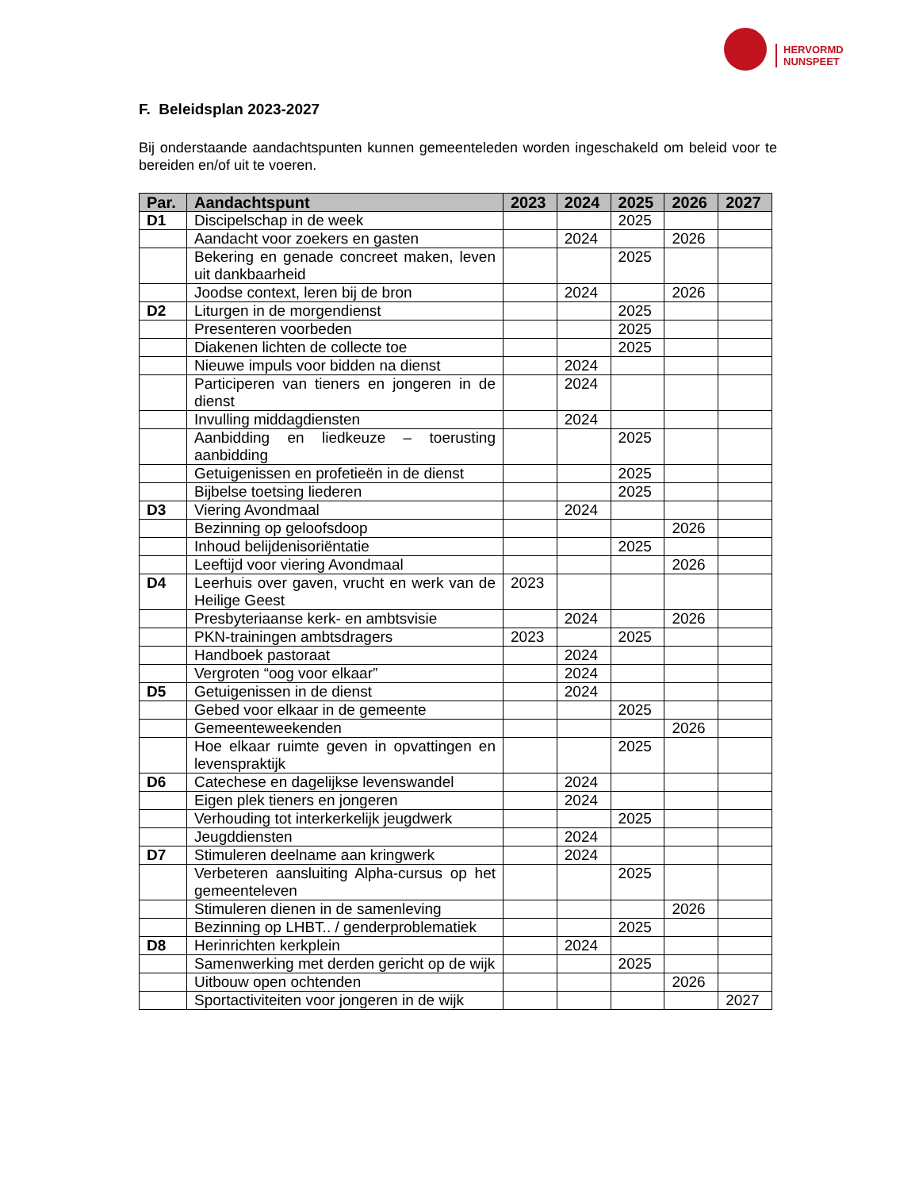HERVORMD
NUNSPEET
F. Beleidsplan 2023-2027
Bij onderstaande aandachtspunten kunnen gemeenteleden worden ingeschakeld om beleid voor te bereiden en/of uit te voeren.
| Par. | Aandachtspunt | 2023 | 2024 | 2025 | 2026 | 2027 |
| --- | --- | --- | --- | --- | --- | --- |
| D1 | Discipelschap in de week | | | 2025 | | |
| | Aandacht voor zoekers en gasten | | 2024 | | 2026 | |
| | Bekering en genade concreet maken, leven uit dankbaarheid | | | 2025 | | |
| | Joodse context, leren bij de bron | | 2024 | | 2026 | |
| D2 | Liturgen in de morgendienst | | | 2025 | | |
| | Presenteren voorbeden | | | 2025 | | |
| | Diakenen lichten de collecte toe | | | 2025 | | |
| | Nieuwe impuls voor bidden na dienst | | 2024 | | | |
| | Participeren van tieners en jongeren in de dienst | | 2024 | | | |
| | Invulling middagdiensten | | 2024 | | | |
| | Aanbidding en liedkeuze – toerusting aanbidding | | | 2025 | | |
| | Getuigenissen en profetieën in de dienst | | | 2025 | | |
| | Bijbelse toetsing liederen | | | 2025 | | |
| D3 | Viering Avondmaal | | 2024 | | | |
| | Bezinning op geloofsdoop | | | | 2026 | |
| | Inhoud belijdenisoriëntatie | | | 2025 | | |
| | Leeftijd voor viering Avondmaal | | | | 2026 | |
| D4 | Leerhuis over gaven, vrucht en werk van de Heilige Geest | 2023 | | | | |
| | Presbyteriaanse kerk- en ambtsvisie | | 2024 | | 2026 | |
| | PKN-trainingen ambtsdragers | 2023 | | 2025 | | |
| | Handboek pastoraat | | 2024 | | | |
| | Vergroten “oog voor elkaar” | | 2024 | | | |
| D5 | Getuigenissen in de dienst | | 2024 | | | |
| | Gebed voor elkaar in de gemeente | | | 2025 | | |
| | Gemeenteweekenden | | | | 2026 | |
| | Hoe elkaar ruimte geven in opvattingen en levenspraktijk | | | 2025 | | |
| D6 | Catechese en dagelijkse levenswandel | | 2024 | | | |
| | Eigen plek tieners en jongeren | | 2024 | | | |
| | Verhouding tot interkerkelijk jeugdwerk | | | 2025 | | |
| | Jeugddiensten | | 2024 | | | |
| D7 | Stimuleren deelname aan kringwerk | | 2024 | | | |
| | Verbeteren aansluiting Alpha-cursus op het gemeenteleven | | | 2025 | | |
| | Stimuleren dienen in de samenleving | | | | 2026 | |
| | Bezinning op LHBT.. / genderproblematiek | | | 2025 | | |
| D8 | Herinrichten kerkplein | | 2024 | | | |
| | Samenwerking met derden gericht op de wijk | | | 2025 | | |
| | Uitbouw open ochtenden | | | | 2026 | |
| | Sportactiviteiten voor jongeren in de wijk | | | | | 2027 |